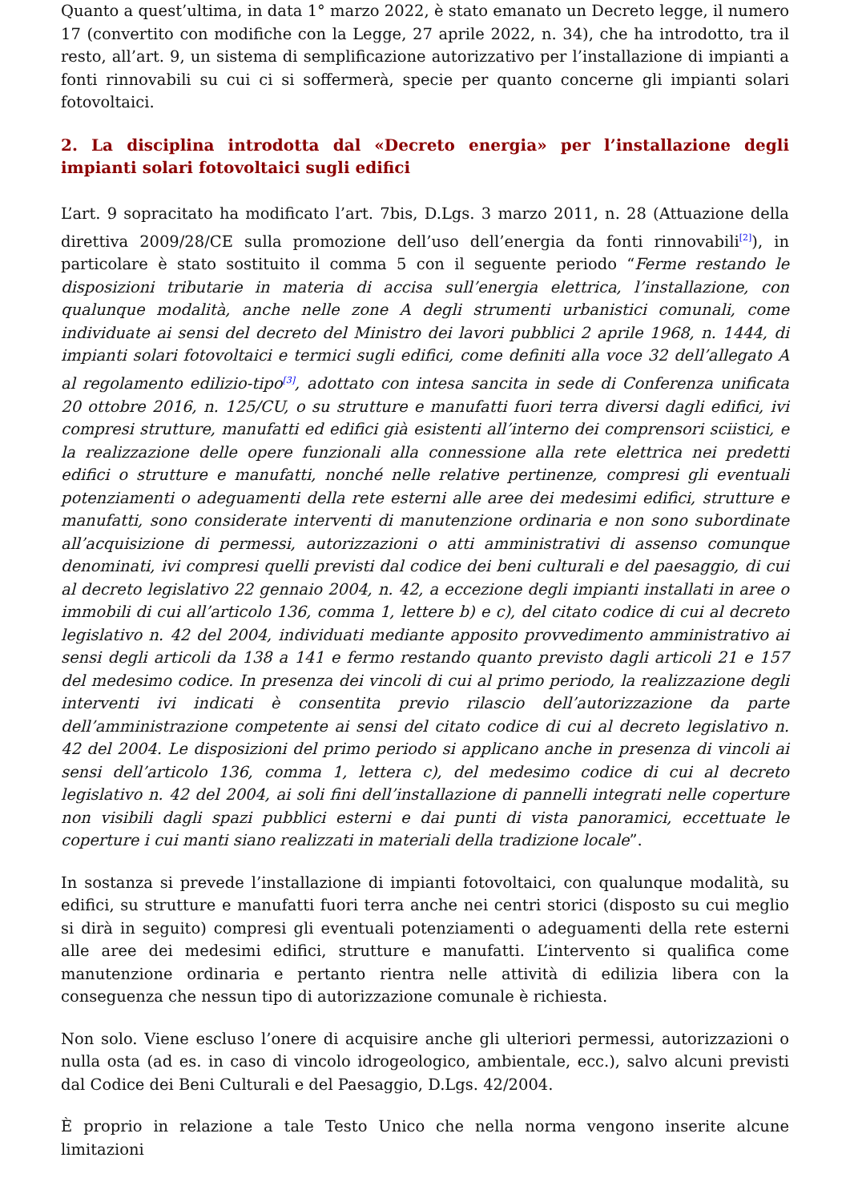Quanto a quest’ultima, in data 1° marzo 2022, è stato emanato un Decreto legge, il numero 17 (convertito con modifiche con la Legge, 27 aprile 2022, n. 34), che ha introdotto, tra il resto, all’art. 9, un sistema di semplificazione autorizzativo per l’installazione di impianti a fonti rinnovabili su cui ci si soffermerà, specie per quanto concerne gli impianti solari fotovoltaici.
2. La disciplina introdotta dal «Decreto energia» per l’installazione degli impianti solari fotovoltaici sugli edifici
L’art. 9 sopracitato ha modificato l’art. 7bis, D.Lgs. 3 marzo 2011, n. 28 (Attuazione della direttiva 2009/28/CE sulla promozione dell’uso dell’energia da fonti rinnovabili<sup>[2]</sup>), in particolare è stato sostituito il comma 5 con il seguente periodo “Ferme restando le disposizioni tributarie in materia di accisa sull’energia elettrica, l’installazione, con qualunque modalità, anche nelle zone A degli strumenti urbanistici comunali, come individuate ai sensi del decreto del Ministro dei lavori pubblici 2 aprile 1968, n. 1444, di impianti solari fotovoltaici e termici sugli edifici, come definiti alla voce 32 dell’allegato A al regolamento edilizio-tipo<sup>[3]</sup>, adottato con intesa sancita in sede di Conferenza unificata 20 ottobre 2016, n. 125/CU, o su strutture e manufatti fuori terra diversi dagli edifici, ivi compresi strutture, manufatti ed edifici già esistenti all’interno dei comprensori sciistici, e la realizzazione delle opere funzionali alla connessione alla rete elettrica nei predetti edifici o strutture e manufatti, nonché nelle relative pertinenze, compresi gli eventuali potenziamenti o adeguamenti della rete esterni alle aree dei medesimi edifici, strutture e manufatti, sono considerate interventi di manutenzione ordinaria e non sono subordinate all’acquisizione di permessi, autorizzazioni o atti amministrativi di assenso comunque denominati, ivi compresi quelli previsti dal codice dei beni culturali e del paesaggio, di cui al decreto legislativo 22 gennaio 2004, n. 42, a eccezione degli impianti installati in aree o immobili di cui all’articolo 136, comma 1, lettere b) e c), del citato codice di cui al decreto legislativo n. 42 del 2004, individuati mediante apposito provvedimento amministrativo ai sensi degli articoli da 138 a 141 e fermo restando quanto previsto dagli articoli 21 e 157 del medesimo codice. In presenza dei vincoli di cui al primo periodo, la realizzazione degli interventi ivi indicati è consentita previo rilascio dell’autorizzazione da parte dell’amministrazione competente ai sensi del citato codice di cui al decreto legislativo n. 42 del 2004. Le disposizioni del primo periodo si applicano anche in presenza di vincoli ai sensi dell’articolo 136, comma 1, lettera c), del medesimo codice di cui al decreto legislativo n. 42 del 2004, ai soli fini dell’installazione di pannelli integrati nelle coperture non visibili dagli spazi pubblici esterni e dai punti di vista panoramici, eccettuate le coperture i cui manti siano realizzati in materiali della tradizione locale”.
In sostanza si prevede l’installazione di impianti fotovoltaici, con qualunque modalità, su edifici, su strutture e manufatti fuori terra anche nei centri storici (disposto su cui meglio si dirà in seguito) compresi gli eventuali potenziamenti o adeguamenti della rete esterni alle aree dei medesimi edifici, strutture e manufatti. L’intervento si qualifica come manutenzione ordinaria e pertanto rientra nelle attività di edilizia libera con la conseguenza che nessun tipo di autorizzazione comunale è richiesta.
Non solo. Viene escluso l’onere di acquisire anche gli ulteriori permessi, autorizzazioni o nulla osta (ad es. in caso di vincolo idrogeologico, ambientale, ecc.), salvo alcuni previsti dal Codice dei Beni Culturali e del Paesaggio, D.Lgs. 42/2004.
È proprio in relazione a tale Testo Unico che nella norma vengono inserite alcune limitazioni